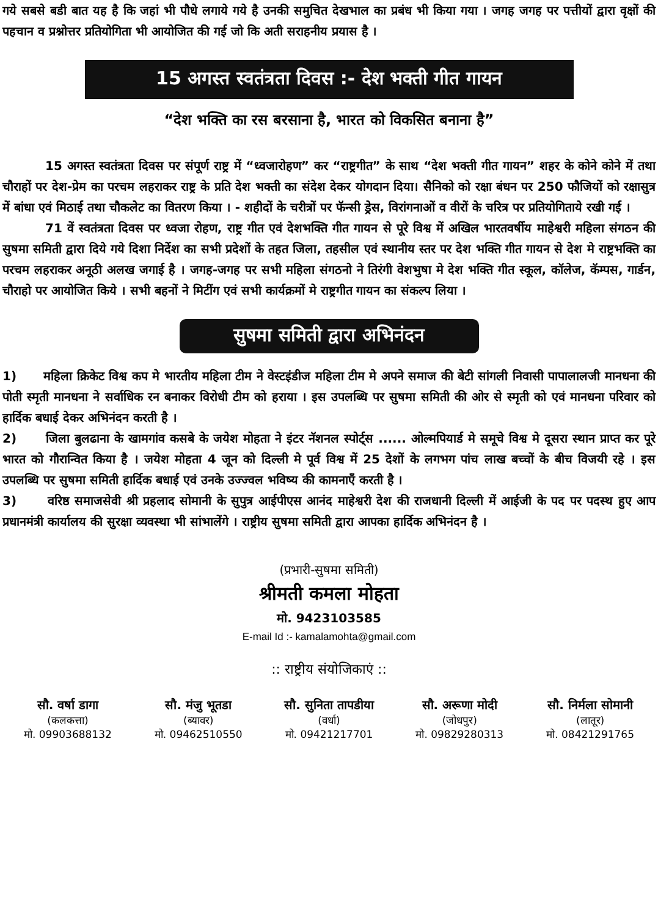गये सबसे बडी बात यह है कि जहां भी पौधे लगाये गये है उनकी समुचित देखभाल का प्रबंध भी किया गया । जगह जगह पर पत्तीयों द्वारा वृक्षों की पहचान व प्रश्नोत्तर प्रतियोगिता भी आयोजित की गई जो कि अती सराहनीय प्रयास है ।
15 अगस्त स्वतंत्रता दिवस :- देश भक्ती गीत गायन
“देश भक्ति का रस बरसाना है, भारत को विकसित बनाना है”
15 अगस्त स्वतंत्रता दिवस पर संपूर्ण राष्ट्र में “ध्वजारोहण” कर “राष्ट्रगीत” के साथ “देश भक्ती गीत गायन” शहर के कोने कोने में तथा चौराहों पर देश-प्रेम का परचम लहराकर राष्ट्र के प्रति देश भक्ती का संदेश देकर योगदान दिया। सैनिको को रक्षा बंधन पर 250 फौजियों को रक्षासुत्र में बांधा एवं मिठाई तथा चौकलेट का वितरण किया । - शहीदों के चरीत्रों पर फॅन्सी ड्रेस, विरांगनाओं व वीरों के चरित्र पर प्रतियोगिताये रखी गई ।
71 वें स्वतंत्रता दिवस पर ध्वजा रोहण, राष्ट्र गीत एवं देशभक्ति गीत गायन से पूरे विश्व में अखिल भारतवर्षीय माहेश्वरी महिला संगठन की सुषमा समिती द्वारा दिये गये दिशा निर्देश का सभी प्रदेशों के तहत जिला, तहसील एवं स्थानीय स्तर पर देश भक्ति गीत गायन से देश मे राष्ट्रभक्ति का परचम लहराकर अनूठी अलख जगाई है । जगह-जगह पर सभी महिला संगठनो ने तिरंगी वेशभुषा मे देश भक्ति गीत स्कूल, कॉलेज, कॅम्पस, गार्डन, चौराहो पर आयोजित किये । सभी बहनों ने मिटींग एवं सभी कार्यक्रमों मे राष्ट्रगीत गायन का संकल्प लिया ।
सुषमा समिती द्वारा अभिनंदन
1) महिला क्रिकेट विश्व कप मे भारतीय महिला टीम ने वेस्टइंडीज महिला टीम मे अपने समाज की बेटी सांगली निवासी पापालालजी मानधना की पोती स्मृती मानधना ने सर्वाधिक रन बनाकर विरोधी टीम को हराया । इस उपलब्धि पर सुषमा समिती की ओर से स्मृती को एवं मानधना परिवार को हार्दिक बधाई देकर अभिनंदन करती है ।
2) जिला बुलढाना के खामगांव कसबे के जयेश मोहता ने इंटर नॅशनल स्पोर्ट्स ...... ओल्मपियार्ड मे समूचे विश्व मे दूसरा स्थान प्राप्त कर पूरे भारत को गौरान्वित किया है । जयेश मोहता 4 जून को दिल्ली मे पूर्व विश्व में 25 देशों के लगभग पांच लाख बच्चों के बीच विजयी रहे । इस उपलब्धि पर सुषमा समिती हार्दिक बधाई एवं उनके उज्ज्वल भविष्य की कामनाएँ करती है ।
3) वरिष्ठ समाजसेवी श्री प्रहलाद सोमानी के सुपुत्र आईपीएस आनंद माहेश्वरी देश की राजधानी दिल्ली में आईजी के पद पर पदस्थ हुए आप प्रधानमंत्री कार्यालय की सुरक्षा व्यवस्था भी सांभालेंगे । राष्ट्रीय सुषमा समिती द्वारा आपका हार्दिक अभिनंदन है ।
(प्रभारी-सुषमा समिती)
श्रीमती कमला मोहता
मो. 9423103585
E-mail Id :- kamalamohta@gmail.com
:: राष्ट्रीय संयोजिकाएं ::
सौ. वर्षा डागा
(कलकत्ता)
मो. 09903688132
सौ. मंजु भूतडा
(ब्यावर)
मो. 09462510550
सौ. सुनिता तापडीया
(वर्धा)
मो. 09421217701
सौ. अरूणा मोदी
(जोधपुर)
मो. 09829280313
सौ. निर्मला सोमानी
(लातूर)
मो. 08421291765